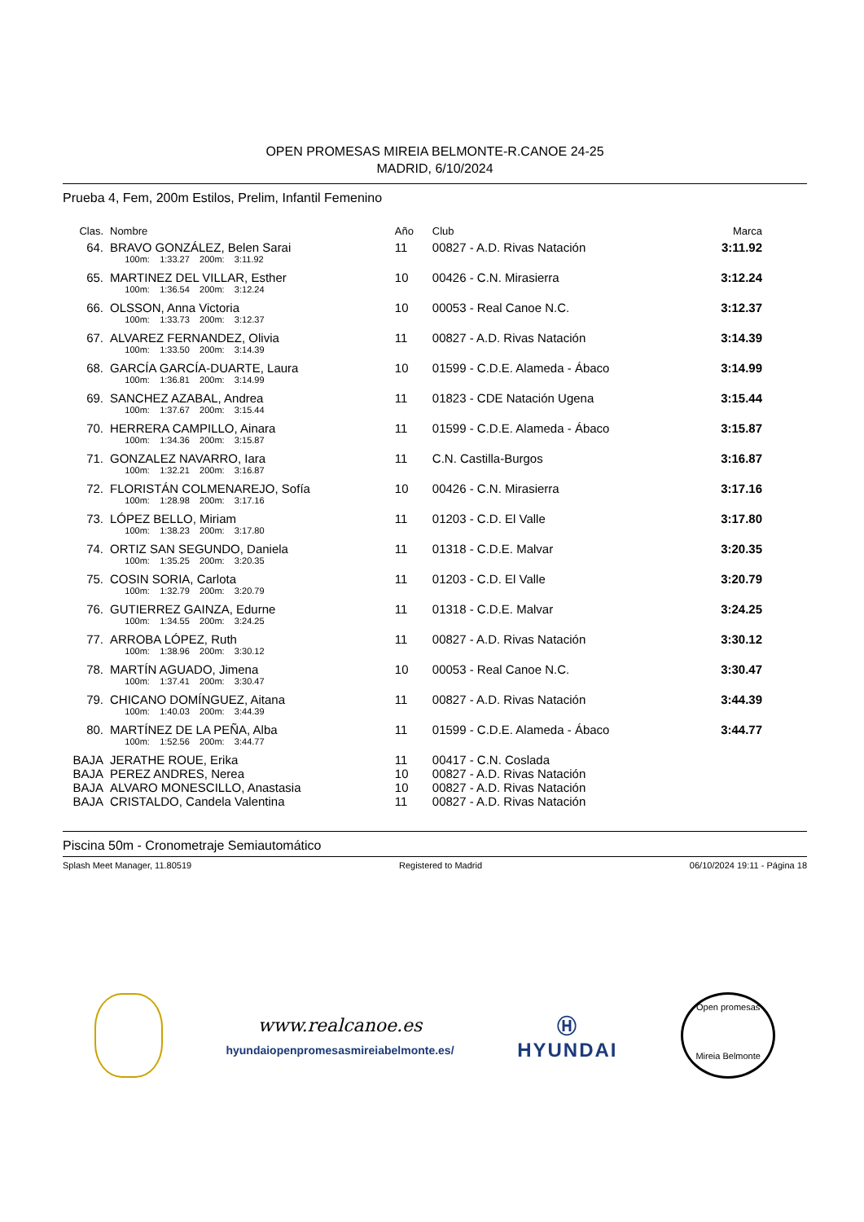OPEN PROMESAS MIREIA BELMONTE-R.CANOE 24-25
MADRID, 6/10/2024
Prueba 4, Fem, 200m Estilos, Prelim, Infantil Femenino
| Clas. | Nombre | Año | Club | Marca |
| --- | --- | --- | --- | --- |
| 64. | BRAVO GONZÁLEZ, Belen Sarai | 11 | 00827 - A.D. Rivas Natación | 3:11.92 |
| | 100m: 1:33.27 200m: 3:11.92 | | | |
| 65. | MARTINEZ DEL VILLAR, Esther | 10 | 00426 - C.N. Mirasierra | 3:12.24 |
| | 100m: 1:36.54 200m: 3:12.24 | | | |
| 66. | OLSSON, Anna Victoria | 10 | 00053 - Real Canoe N.C. | 3:12.37 |
| | 100m: 1:33.73 200m: 3:12.37 | | | |
| 67. | ALVAREZ FERNANDEZ, Olivia | 11 | 00827 - A.D. Rivas Natación | 3:14.39 |
| | 100m: 1:33.50 200m: 3:14.39 | | | |
| 68. | GARCÍA GARCÍA-DUARTE, Laura | 10 | 01599 - C.D.E. Alameda - Ábaco | 3:14.99 |
| | 100m: 1:36.81 200m: 3:14.99 | | | |
| 69. | SANCHEZ AZABAL, Andrea | 11 | 01823 - CDE Natación Ugena | 3:15.44 |
| | 100m: 1:37.67 200m: 3:15.44 | | | |
| 70. | HERRERA CAMPILLO, Ainara | 11 | 01599 - C.D.E. Alameda - Ábaco | 3:15.87 |
| | 100m: 1:34.36 200m: 3:15.87 | | | |
| 71. | GONZALEZ NAVARRO, Iara | 11 | C.N. Castilla-Burgos | 3:16.87 |
| | 100m: 1:32.21 200m: 3:16.87 | | | |
| 72. | FLORISTÁN COLMENAREJO, Sofía | 10 | 00426 - C.N. Mirasierra | 3:17.16 |
| | 100m: 1:28.98 200m: 3:17.16 | | | |
| 73. | LÓPEZ BELLO, Miriam | 11 | 01203 - C.D. El Valle | 3:17.80 |
| | 100m: 1:38.23 200m: 3:17.80 | | | |
| 74. | ORTIZ SAN SEGUNDO, Daniela | 11 | 01318 - C.D.E. Malvar | 3:20.35 |
| | 100m: 1:35.25 200m: 3:20.35 | | | |
| 75. | COSIN SORIA, Carlota | 11 | 01203 - C.D. El Valle | 3:20.79 |
| | 100m: 1:32.79 200m: 3:20.79 | | | |
| 76. | GUTIERREZ GAINZA, Edurne | 11 | 01318 - C.D.E. Malvar | 3:24.25 |
| | 100m: 1:34.55 200m: 3:24.25 | | | |
| 77. | ARROBA LÓPEZ, Ruth | 11 | 00827 - A.D. Rivas Natación | 3:30.12 |
| | 100m: 1:38.96 200m: 3:30.12 | | | |
| 78. | MARTÍN AGUADO, Jimena | 10 | 00053 - Real Canoe N.C. | 3:30.47 |
| | 100m: 1:37.41 200m: 3:30.47 | | | |
| 79. | CHICANO DOMÍNGUEZ, Aitana | 11 | 00827 - A.D. Rivas Natación | 3:44.39 |
| | 100m: 1:40.03 200m: 3:44.39 | | | |
| 80. | MARTÍNEZ DE LA PEÑA, Alba | 11 | 01599 - C.D.E. Alameda - Ábaco | 3:44.77 |
| | 100m: 1:52.56 200m: 3:44.77 | | | |
| BAJA | JERATHE ROUE, Erika | 11 | 00417 - C.N. Coslada | |
| BAJA | PEREZ ANDRES, Nerea | 10 | 00827 - A.D. Rivas Natación | |
| BAJA | ALVARO MONESCILLO, Anastasia | 10 | 00827 - A.D. Rivas Natación | |
| BAJA | CRISTALDO, Candela Valentina | 11 | 00827 - A.D. Rivas Natación | |
Piscina 50m - Cronometraje Semiautomático
Splash Meet Manager, 11.80519 Registered to Madrid 06/10/2024 19:11 - Página 18
www.realcanoe.es
hyundaiopenpromesasmireiabelmonte.es/
Ⓗ
HYUNDAI
Open promesas
Mireia Belmonte